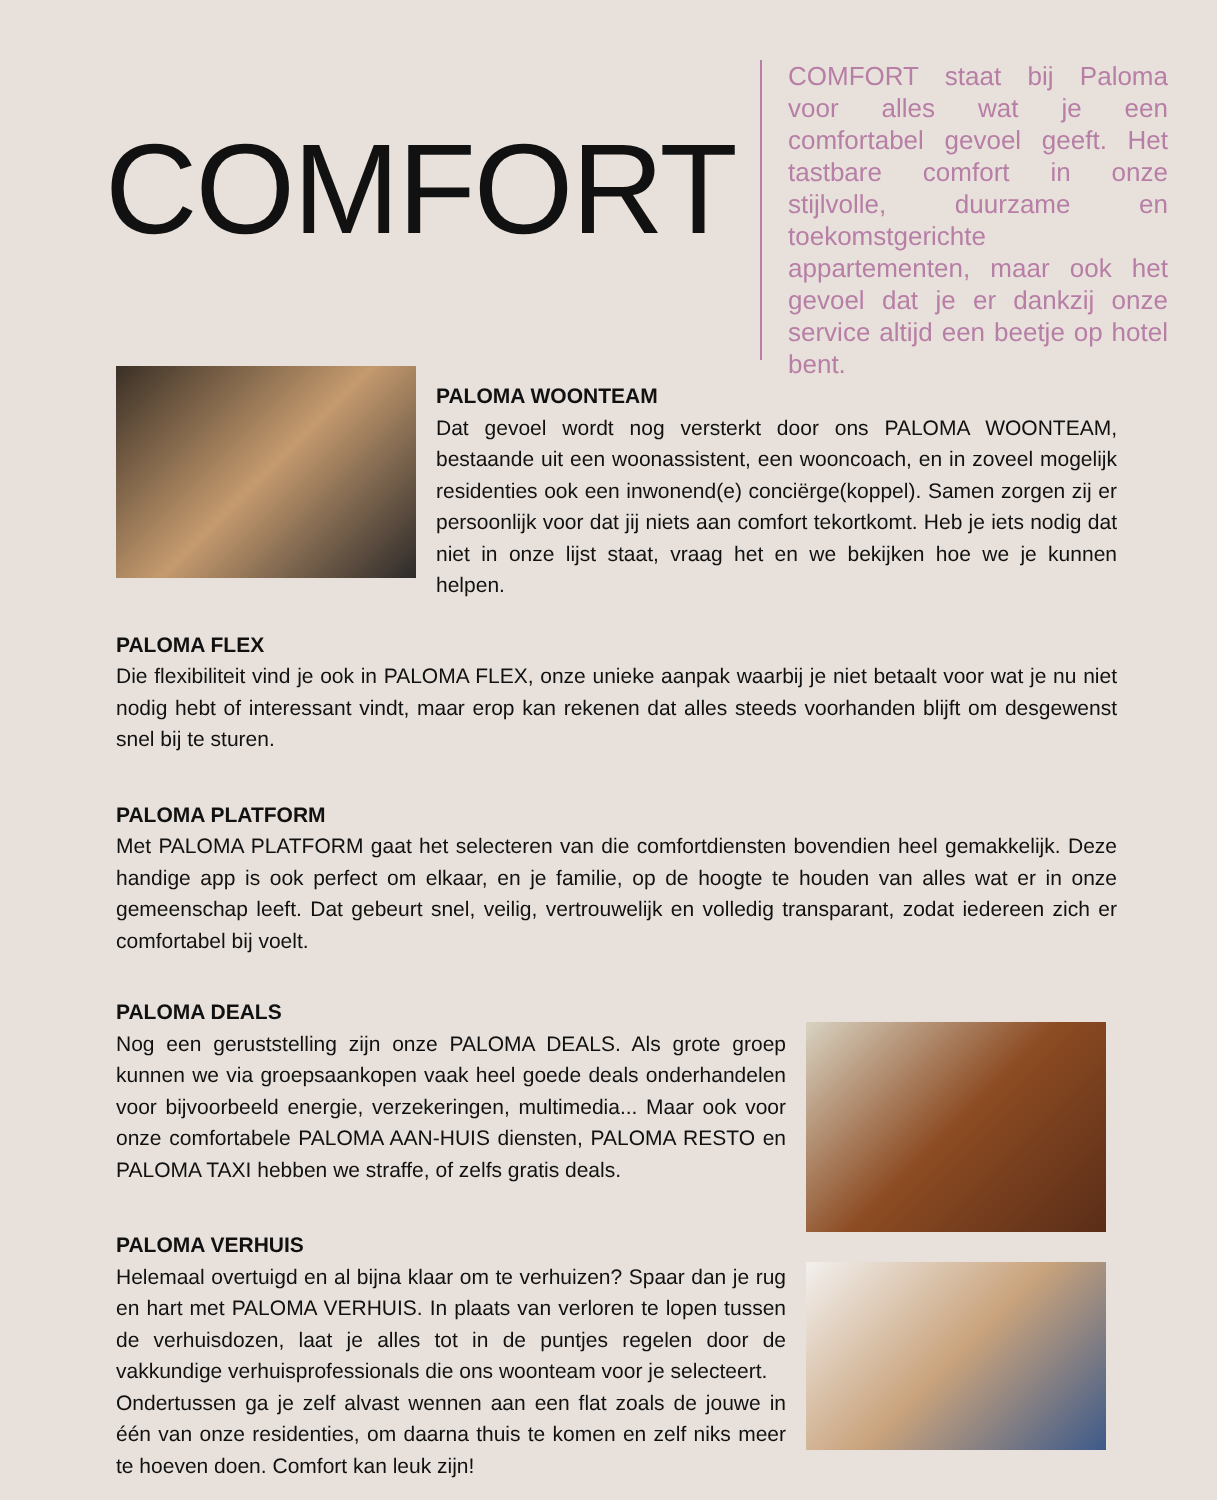COMFORT
COMFORT staat bij Paloma voor alles wat je een comfortabel gevoel geeft. Het tastbare comfort in onze stijlvolle, duurzame en toekomstgerichte appartementen, maar ook het gevoel dat je er dankzij onze service altijd een beetje op hotel bent.
PALOMA WOONTEAM
Dat gevoel wordt nog versterkt door ons PALOMA WOONTEAM, bestaande uit een woonassistent, een wooncoach, en in zoveel mogelijk residenties ook een inwonend(e) conciërge(koppel). Samen zorgen zij er persoonlijk voor dat jij niets aan comfort tekortkomt. Heb je iets nodig dat niet in onze lijst staat, vraag het en we bekijken hoe we je kunnen helpen.
PALOMA FLEX
Die flexibiliteit vind je ook in PALOMA FLEX, onze unieke aanpak waarbij je niet betaalt voor wat je nu niet nodig hebt of interessant vindt, maar erop kan rekenen dat alles steeds voorhanden blijft om desgewenst snel bij te sturen.
PALOMA PLATFORM
Met PALOMA PLATFORM gaat het selecteren van die comfortdiensten bovendien heel gemakkelijk. Deze handige app is ook perfect om elkaar, en je familie, op de hoogte te houden van alles wat er in onze gemeenschap leeft. Dat gebeurt snel, veilig, vertrouwelijk en volledig transparant, zodat iedereen zich er comfortabel bij voelt.
PALOMA DEALS
Nog een geruststelling zijn onze PALOMA DEALS. Als grote groep kunnen we via groepsaankopen vaak heel goede deals onderhandelen voor bijvoorbeeld energie, verzekeringen, multimedia... Maar ook voor onze comfortabele PALOMA AAN-HUIS diensten, PALOMA RESTO en PALOMA TAXI hebben we straffe, of zelfs gratis deals.
PALOMA VERHUIS
Helemaal overtuigd en al bijna klaar om te verhuizen? Spaar dan je rug en hart met PALOMA VERHUIS. In plaats van verloren te lopen tussen de verhuisdozen, laat je alles tot in de puntjes regelen door de vakkundige verhuisprofessionals die ons woonteam voor je selecteert.
Ondertussen ga je zelf alvast wennen aan een flat zoals de jouwe in één van onze residenties, om daarna thuis te komen en zelf niks meer te hoeven doen. Comfort kan leuk zijn!